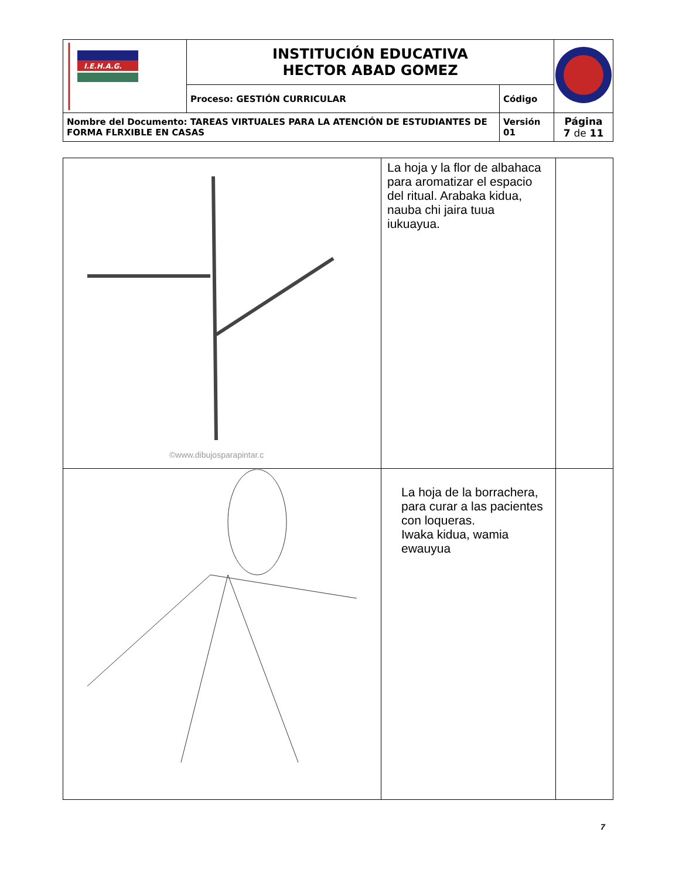| I.E.H.A.G. | INSTITUCIÓN EDUCATIVA HECTOR ABAD GOMEZ | | |
| | Proceso: GESTIÓN CURRICULAR | Código | |
| Nombre del Documento: TAREAS VIRTUALES PARA LA ATENCIÓN DE ESTUDIANTES DE FORMA FLRXIBLE EN CASAS | | Versión 01 | Página 7 de 11 |
| ©www.dibujosparapintar.c | La hoja y la flor de albahaca para aromatizar el espacio del ritual. Arabaka kidua, nauba chi jaira tuua iukuayua. | |
| | La hoja de la borrachera, para curar a las pacientes con loqueras. Iwaka kidua, wamia ewauyua | |
7